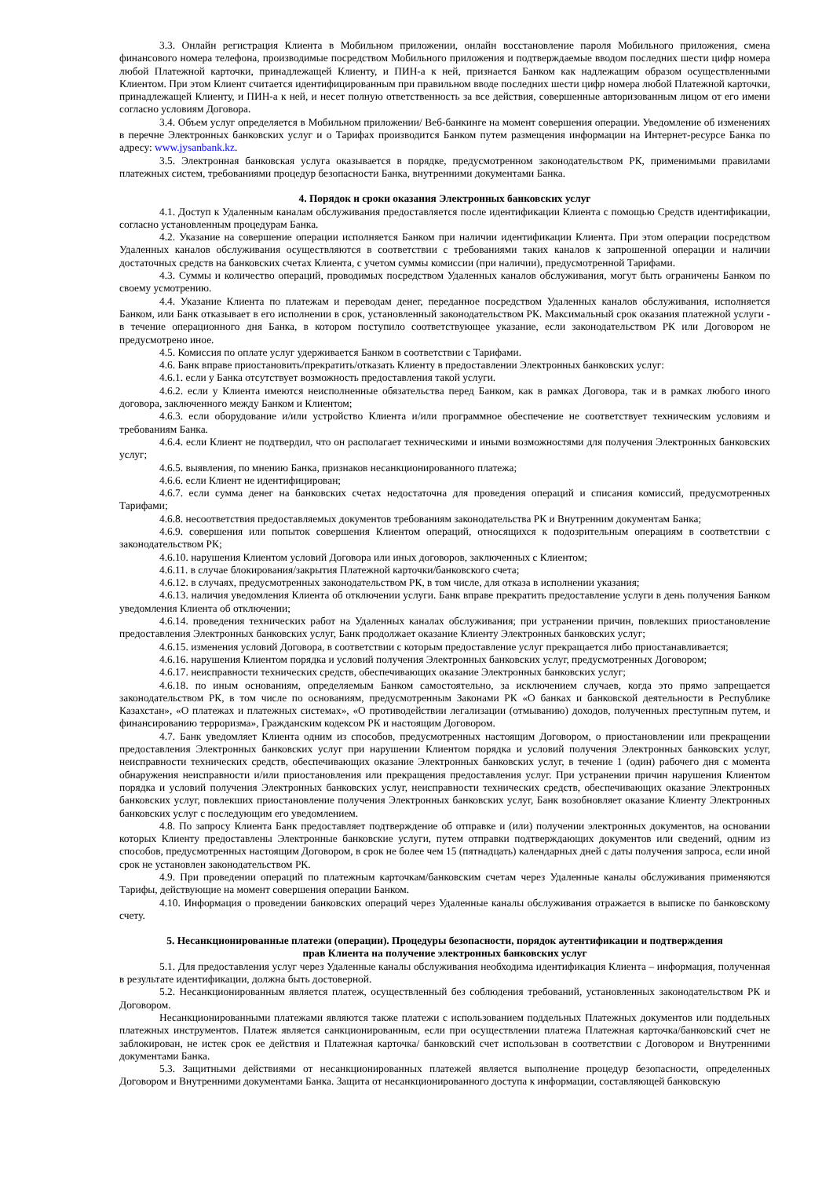3.3. Онлайн регистрация Клиента в Мобильном приложении, онлайн восстановление пароля Мобильного приложения, смена финансового номера телефона, производимые посредством Мобильного приложения и подтверждаемые вводом последних шести цифр номера любой Платежной карточки, принадлежащей Клиенту, и ПИН-а к ней, признается Банком как надлежащим образом осуществленными Клиентом. При этом Клиент считается идентифицированным при правильном вводе последних шести цифр номера любой Платежной карточки, принадлежащей Клиенту, и ПИН-а к ней, и несет полную ответственность за все действия, совершенные авторизованным лицом от его имени согласно условиям Договора.
3.4. Объем услуг определяется в Мобильном приложении/ Веб-банкинге на момент совершения операции. Уведомление об изменениях в перечне Электронных банковских услуг и о Тарифах производится Банком путем размещения информации на Интернет-ресурсе Банка по адресу: www.jysanbank.kz.
3.5. Электронная банковская услуга оказывается в порядке, предусмотренном законодательством РК, применимыми правилами платежных систем, требованиями процедур безопасности Банка, внутренними документами Банка.
4. Порядок и сроки оказания Электронных банковских услуг
4.1. Доступ к Удаленным каналам обслуживания предоставляется после идентификации Клиента с помощью Средств идентификации, согласно установленным процедурам Банка.
4.2. Указание на совершение операции исполняется Банком при наличии идентификации Клиента. При этом операции посредством Удаленных каналов обслуживания осуществляются в соответствии с требованиями таких каналов к запрошенной операции и наличии достаточных средств на банковских счетах Клиента, с учетом суммы комиссии (при наличии), предусмотренной Тарифами.
4.3. Суммы и количество операций, проводимых посредством Удаленных каналов обслуживания, могут быть ограничены Банком по своему усмотрению.
4.4. Указание Клиента по платежам и переводам денег, переданное посредством Удаленных каналов обслуживания, исполняется Банком, или Банк отказывает в его исполнении в срок, установленный законодательством РК. Максимальный срок оказания платежной услуги - в течение операционного дня Банка, в котором поступило соответствующее указание, если законодательством РК или Договором не предусмотрено иное.
4.5. Комиссия по оплате услуг удерживается Банком в соответствии с Тарифами.
4.6. Банк вправе приостановить/прекратить/отказать Клиенту в предоставлении Электронных банковских услуг:
4.6.1. если у Банка отсутствует возможность предоставления такой услуги.
4.6.2. если у Клиента имеются неисполненные обязательства перед Банком, как в рамках Договора, так и в рамках любого иного договора, заключенного между Банком и Клиентом;
4.6.3. если оборудование и/или устройство Клиента и/или программное обеспечение не соответствует техническим условиям и требованиям Банка.
4.6.4. если Клиент не подтвердил, что он располагает техническими и иными возможностями для получения Электронных банковских услуг;
4.6.5. выявления, по мнению Банка, признаков несанкционированного платежа;
4.6.6. если Клиент не идентифицирован;
4.6.7. если сумма денег на банковских счетах недостаточна для проведения операций и списания комиссий, предусмотренных Тарифами;
4.6.8. несоответствия предоставляемых документов требованиям законодательства РК и Внутренним документам Банка;
4.6.9. совершения или попыток совершения Клиентом операций, относящихся к подозрительным операциям в соответствии с законодательством РК;
4.6.10. нарушения Клиентом условий Договора или иных договоров, заключенных с Клиентом;
4.6.11. в случае блокирования/закрытия Платежной карточки/банковского счета;
4.6.12. в случаях, предусмотренных законодательством РК, в том числе, для отказа в исполнении указания;
4.6.13. наличия уведомления Клиента об отключении услуги. Банк вправе прекратить предоставление услуги в день получения Банком уведомления Клиента об отключении;
4.6.14. проведения технических работ на Удаленных каналах обслуживания; при устранении причин, повлекших приостановление предоставления Электронных банковских услуг, Банк продолжает оказание Клиенту Электронных банковских услуг;
4.6.15. изменения условий Договора, в соответствии с которым предоставление услуг прекращается либо приостанавливается;
4.6.16. нарушения Клиентом порядка и условий получения Электронных банковских услуг, предусмотренных Договором;
4.6.17. неисправности технических средств, обеспечивающих оказание Электронных банковских услуг;
4.6.18. по иным основаниям, определяемым Банком самостоятельно, за исключением случаев, когда это прямо запрещается законодательством РК, в том числе по основаниям, предусмотренным Законами РК «О банках и банковской деятельности в Республике Казахстан», «О платежах и платежных системах», «О противодействии легализации (отмыванию) доходов, полученных преступным путем, и финансированию терроризма», Гражданским кодексом РК и настоящим Договором.
4.7. Банк уведомляет Клиента одним из способов, предусмотренных настоящим Договором, о приостановлении или прекращении предоставления Электронных банковских услуг при нарушении Клиентом порядка и условий получения Электронных банковских услуг, неисправности технических средств, обеспечивающих оказание Электронных банковских услуг, в течение 1 (один) рабочего дня с момента обнаружения неисправности и/или приостановления или прекращения предоставления услуг. При устранении причин нарушения Клиентом порядка и условий получения Электронных банковских услуг, неисправности технических средств, обеспечивающих оказание Электронных банковских услуг, повлекших приостановление получения Электронных банковских услуг, Банк возобновляет оказание Клиенту Электронных банковских услуг с последующим его уведомлением.
4.8. По запросу Клиента Банк предоставляет подтверждение об отправке и (или) получении электронных документов, на основании которых Клиенту предоставлены Электронные банковские услуги, путем отправки подтверждающих документов или сведений, одним из способов, предусмотренных настоящим Договором, в срок не более чем 15 (пятнадцать) календарных дней с даты получения запроса, если иной срок не установлен законодательством РК.
4.9. При проведении операций по платежным карточкам/банковским счетам через Удаленные каналы обслуживания применяются Тарифы, действующие на момент совершения операции Банком.
4.10. Информация о проведении банковских операций через Удаленные каналы обслуживания отражается в выписке по банковскому счету.
5. Несанкционированные платежи (операции). Процедуры безопасности, порядок аутентификации и подтверждения
прав Клиента на получение электронных банковских услуг
5.1. Для предоставления услуг через Удаленные каналы обслуживания необходима идентификация Клиента – информация, полученная в результате идентификации, должна быть достоверной.
5.2. Несанкционированным является платеж, осуществленный без соблюдения требований, установленных законодательством РК и Договором.
Несанкционированными платежами являются также платежи с использованием поддельных Платежных документов или поддельных платежных инструментов. Платеж является санкционированным, если при осуществлении платежа Платежная карточка/банковский счет не заблокирован, не истек срок ее действия и Платежная карточка/ банковский счет использован в соответствии с Договором и Внутренними документами Банка.
5.3. Защитными действиями от несанкционированных платежей является выполнение процедур безопасности, определенных Договором и Внутренними документами Банка. Защита от несанкционированного доступа к информации, составляющей банковскую